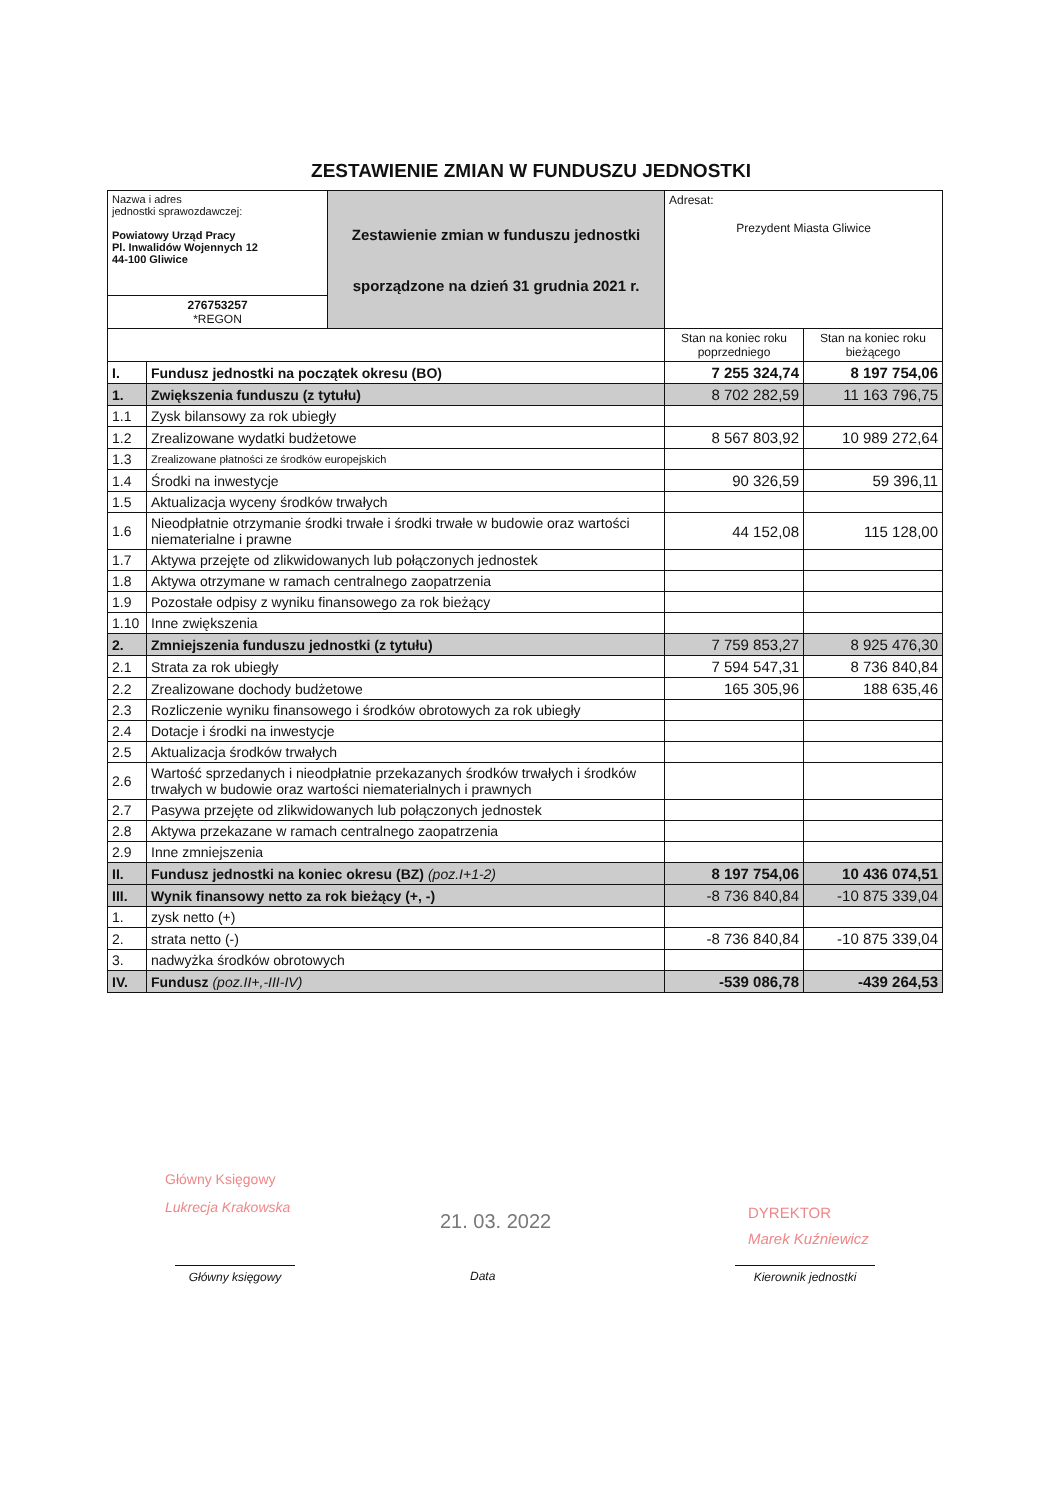ZESTAWIENIE ZMIAN W FUNDUSZU JEDNOSTKI
| Nazwa i adres jednostki sprawozdawczej: Powiatowy Urząd Pracy Pl. Inwalidów Wojennych 12 44-100 Gliwice | | Zestawienie zmian w funduszu jednostki sporządzone na dzień 31 grudnia 2021 r. | Adresat: Prezydent Miasta Gliwice | |
| 276753257 *REGON | | | | |
| | | | Stan na koniec roku poprzedniego | Stan na koniec roku bieżącego |
| I. | Fundusz jednostki na początek okresu (BO) | | 7 255 324,74 | 8 197 754,06 |
| 1. | Zwiększenia funduszu (z tytułu) | | 8 702 282,59 | 11 163 796,75 |
| 1.1 | Zysk bilansowy za rok ubiegły | | | |
| 1.2 | Zrealizowane wydatki budżetowe | | 8 567 803,92 | 10 989 272,64 |
| 1.3 | Zrealizowane płatności ze środków europejskich | | | |
| 1.4 | Środki na inwestycje | | 90 326,59 | 59 396,11 |
| 1.5 | Aktualizacja wyceny środków trwałych | | | |
| 1.6 | Nieodpłatnie otrzymanie środki trwałe i środki trwałe w budowie oraz wartości niematerialne i prawne | | 44 152,08 | 115 128,00 |
| 1.7 | Aktywa przejęte od zlikwidowanych lub połączonych jednostek | | | |
| 1.8 | Aktywa otrzymane w ramach centralnego zaopatrzenia | | | |
| 1.9 | Pozostałe odpisy z wyniku finansowego za rok bieżący | | | |
| 1.10 | Inne zwiększenia | | | |
| 2. | Zmniejszenia funduszu jednostki (z tytułu) | | 7 759 853,27 | 8 925 476,30 |
| 2.1 | Strata za rok ubiegły | | 7 594 547,31 | 8 736 840,84 |
| 2.2 | Zrealizowane dochody budżetowe | | 165 305,96 | 188 635,46 |
| 2.3 | Rozliczenie wyniku finansowego i środków obrotowych za rok ubiegły | | | |
| 2.4 | Dotacje i środki na inwestycje | | | |
| 2.5 | Aktualizacja środków trwałych | | | |
| 2.6 | Wartość sprzedanych i nieodpłatnie przekazanych środków trwałych i środków trwałych w budowie oraz wartości niematerialnych i prawnych | | | |
| 2.7 | Pasywa przejęte od zlikwidowanych lub połączonych jednostek | | | |
| 2.8 | Aktywa przekazane w ramach centralnego zaopatrzenia | | | |
| 2.9 | Inne zmniejszenia | | | |
| II. | Fundusz jednostki na koniec okresu (BZ) (poz.I+1-2) | | 8 197 754,06 | 10 436 074,51 |
| III. | Wynik finansowy netto za rok bieżący (+, -) | | -8 736 840,84 | -10 875 339,04 |
| 1. | zysk netto (+) | | | |
| 2. | strata netto (-) | | -8 736 840,84 | -10 875 339,04 |
| 3. | nadwyżka środków obrotowych | | | |
| IV. | Fundusz (poz.II+,-III-IV) | | -539 086,78 | -439 264,53 |
Główny Księgowy
Lukrecja Krakowska
21. 03. 2022
DYREKTOR
Marek Kuźniewicz
Główny księgowy Data Kierownik jednostki